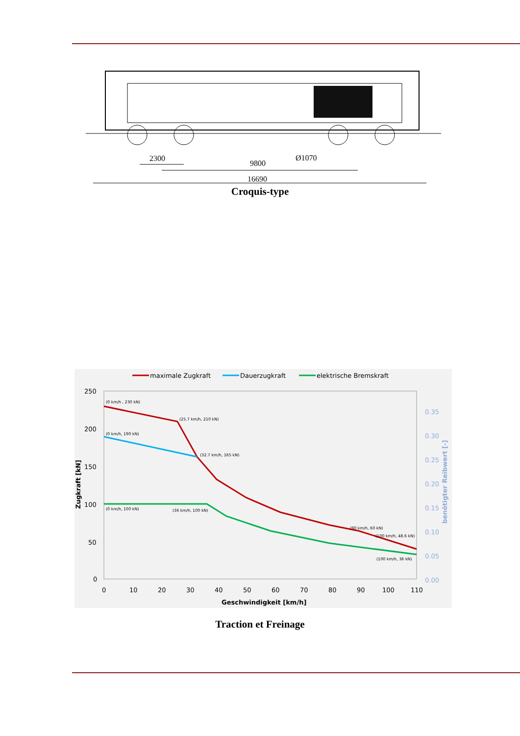2300
9800
Ø1070
16690
Croquis-type
maximale Zugkraft
Dauerzugkraft
elektrische Bremskraft
250
200
150
100
50
0
0
10
20
30
40
50
60
70
80
90
100
110
0.35
0.30
0.25
0.20
0.15
0.10
0.05
0.00
Geschwindigkeit [km/h]
Zugkraft [kN]
benötigter Reibwert [-]
(0 km/h , 230 kN)
(25.7 km/h, 210 kN)
(0 km/h, 190 kN)
(32.7 km/h, 165 kN)
(0 km/h, 100 kN)
(36 km/h, 100 kN)
(90 km/h, 60 kN)
(100 km/h, 48.6 kN)
(100 km/h, 36 kN)
Traction et Freinage